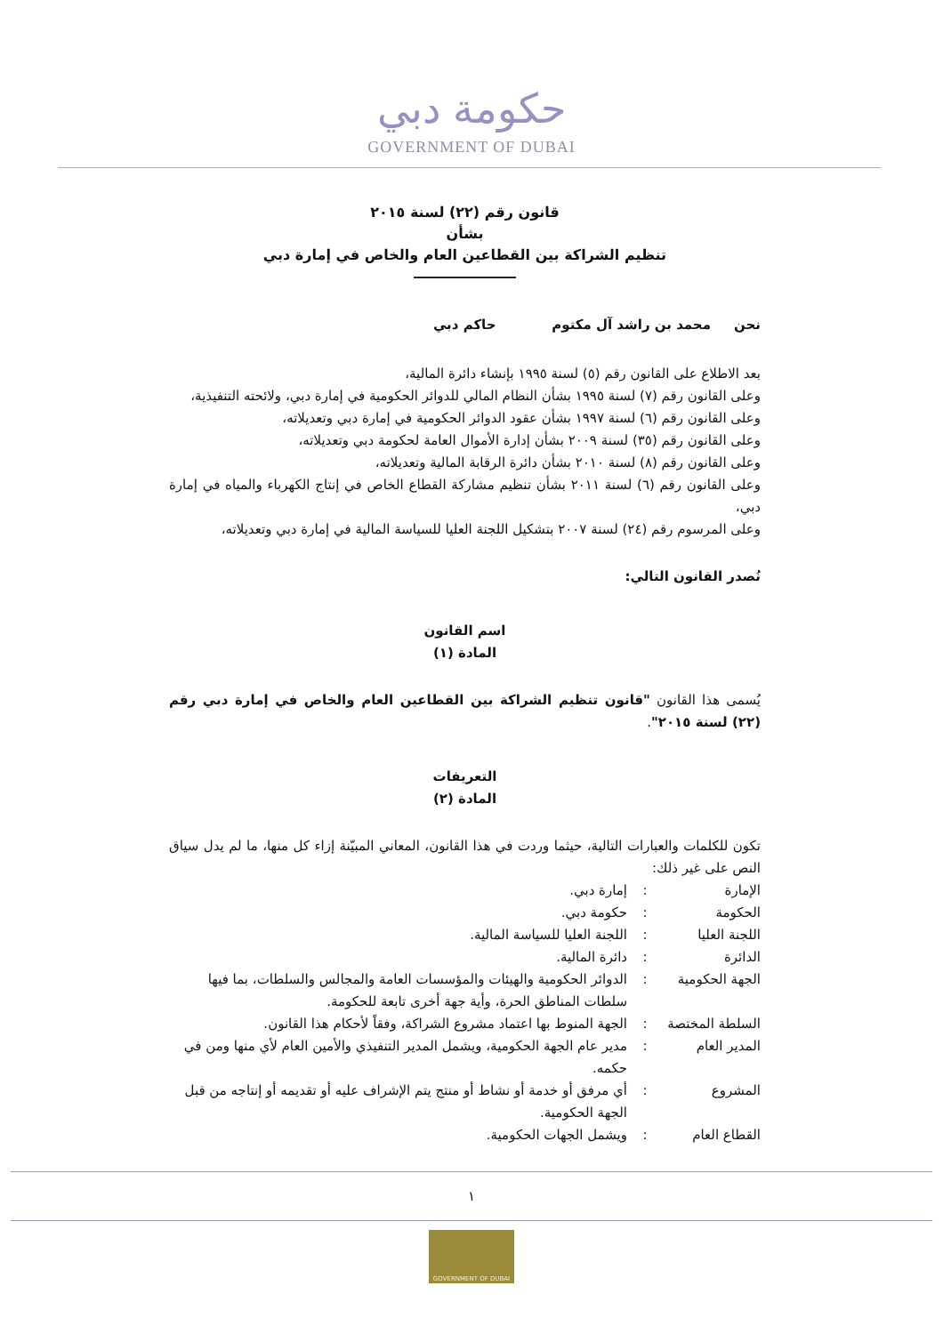حكومة دبي
GOVERNMENT OF DUBAI
قانون رقم (٢٢) لسنة ٢٠١٥
بشأن
تنظيم الشراكة بين القطاعين العام والخاص في إمارة دبي
نحن محمد بن راشد آل مكتوم حاكم دبي
بعد الاطلاع على القانون رقم (٥) لسنة ١٩٩٥ بإنشاء دائرة المالية،
وعلى القانون رقم (٧) لسنة ١٩٩٥ بشأن النظام المالي للدوائر الحكومية في إمارة دبي، ولائحته التنفيذية،
وعلى القانون رقم (٦) لسنة ١٩٩٧ بشأن عقود الدوائر الحكومية في إمارة دبي وتعديلاته،
وعلى القانون رقم (٣٥) لسنة ٢٠٠٩ بشأن إدارة الأموال العامة لحكومة دبي وتعديلاته،
وعلى القانون رقم (٨) لسنة ٢٠١٠ بشأن دائرة الرقابة المالية وتعديلاته،
وعلى القانون رقم (٦) لسنة ٢٠١١ بشأن تنظيم مشاركة القطاع الخاص في إنتاج الكهرباء والمياه في إمارة دبي،
وعلى المرسوم رقم (٢٤) لسنة ٢٠٠٧ بتشكيل اللجنة العليا للسياسة المالية في إمارة دبي وتعديلاته،
نُصدر القانون التالي:
اسم القانون
المادة (١)
يُسمى هذا القانون "قانون تنظيم الشراكة بين القطاعين العام والخاص في إمارة دبي رقم (٢٢) لسنة ٢٠١٥".
التعريفات
المادة (٢)
تكون للكلمات والعبارات التالية، حيثما وردت في هذا القانون، المعاني المبيّنة إزاء كل منها، ما لم يدل سياق النص على غير ذلك:
الإمارة: إمارة دبي.
الحكومة: حكومة دبي.
اللجنة العليا: اللجنة العليا للسياسة المالية.
الدائرة: دائرة المالية.
الجهة الحكومية: الدوائر الحكومية والهيئات والمؤسسات العامة والمجالس والسلطات، بما فيها سلطات المناطق الحرة، وأية جهة أخرى تابعة للحكومة.
السلطة المختصة: الجهة المنوط بها اعتماد مشروع الشراكة، وفقاً لأحكام هذا القانون.
المدير العام: مدير عام الجهة الحكومية، ويشمل المدير التنفيذي والأمين العام لأي منها ومن في حكمه.
المشروع: أي مرفق أو خدمة أو نشاط أو منتج يتم الإشراف عليه أو تقديمه أو إنتاجه من قبل الجهة الحكومية.
القطاع العام: ويشمل الجهات الحكومية.
١
GOVERNMENT OF DUBAI